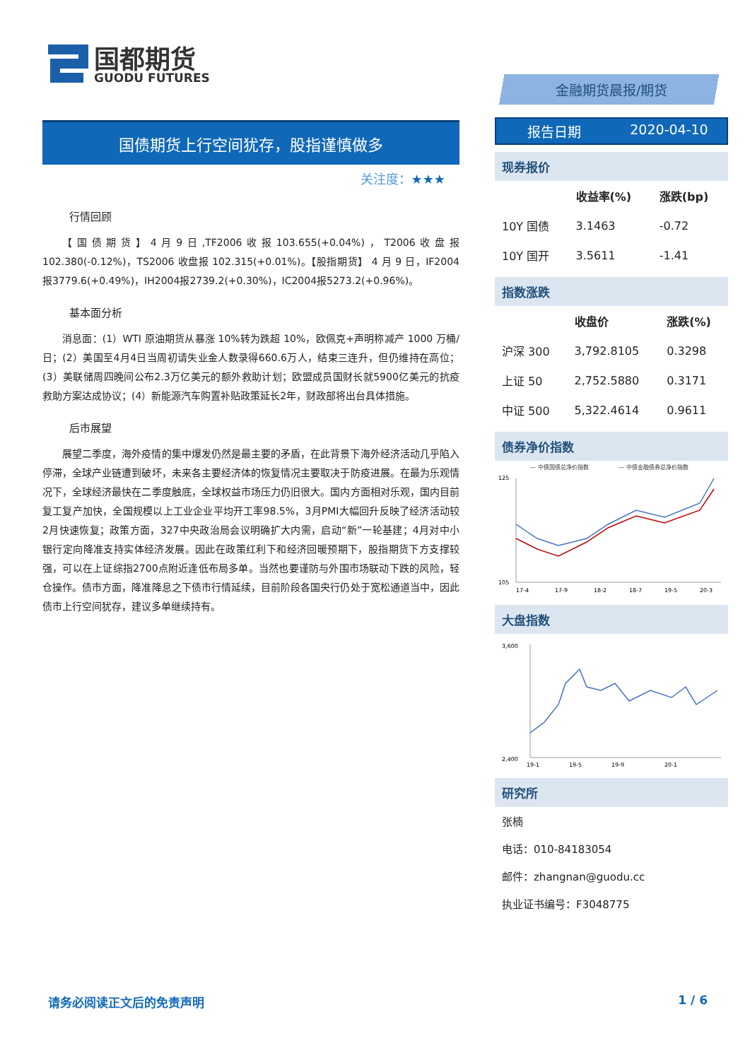国都期货
GUODU FUTURES
国债期货上行空间犹存，股指谨慎做多
关注度：★★★
行情回顾
【国债期货】4月9日,TF2006收报103.655(+0.04%)，T2006收盘报102.380(-0.12%)，TS2006 收盘报 102.315(+0.01%)。【股指期货】 4 月 9 日，IF2004 报3779.6(+0.49%)，IH2004报2739.2(+0.30%)，IC2004报5273.2(+0.96%)。
基本面分析
消息面：(1）WTI 原油期货从暴涨 10%转为跌超 10%，欧佩克+声明称减产 1000 万桶/日；(2）美国至4月4日当周初请失业金人数录得660.6万人，结束三连升，但仍维持在高位；(3）美联储周四晚间公布2.3万亿美元的额外救助计划；欧盟成员国财长就5900亿美元的抗疫救助方案达成协议；(4）新能源汽车购置补贴政策延长2年，财政部将出台具体措施。
后市展望
展望二季度，海外疫情的集中爆发仍然是最主要的矛盾，在此背景下海外经济活动几乎陷入停滞，全球产业链遭到破坏，未来各主要经济体的恢复情况主要取决于防疫进展。在最为乐观情况下，全球经济最快在二季度触底，全球权益市场压力仍旧很大。国内方面相对乐观，国内目前复工复产加快，全国规模以上工业企业平均开工率98.5%，3月PMI大幅回升反映了经济活动较2月快速恢复；政策方面，327中央政治局会议明确扩大内需，启动“新”一轮基建；4月对中小银行定向降准支持实体经济发展。因此在政策红利下和经济回暖预期下，股指期货下方支撑较强，可以在上证综指2700点附近逢低布局多单。当然也要谨防与外围市场联动下跌的风险，轻仓操作。债市方面，降准降息之下债市行情延续，目前阶段各国央行仍处于宽松通道当中，因此债市上行空间犹存，建议多单继续持有。
金融期货晨报/期货
报告日期 2020-04-10
现券报价
| | 收益率(%) | 涨跌(bp) |
| --- | --- | --- |
| 10Y 国债 | 3.1463 | -0.72 |
| 10Y 国开 | 3.5611 | -1.41 |
指数涨跌
| | 收盘价 | 涨跌(%) |
| --- | --- | --- |
| 沪深 300 | 3,792.8105 | 0.3298 |
| 上证 50 | 2,752.5880 | 0.3171 |
| 中证 500 | 5,322.4614 | 0.9611 |
债券净价指数
— 中债国债总净价指数
— 中债金融债券总净价指数
125
105
17-4
17-9
18-2
18-7
19-5
20-3
大盘指数
3,600
2,400
19-1
19-5
19-9
20-1
研究所
张楠
电话：010-84183054
邮件：zhangnan@guodu.cc
执业证书编号：F3048775
请务必阅读正文后的免责声明 1 / 6